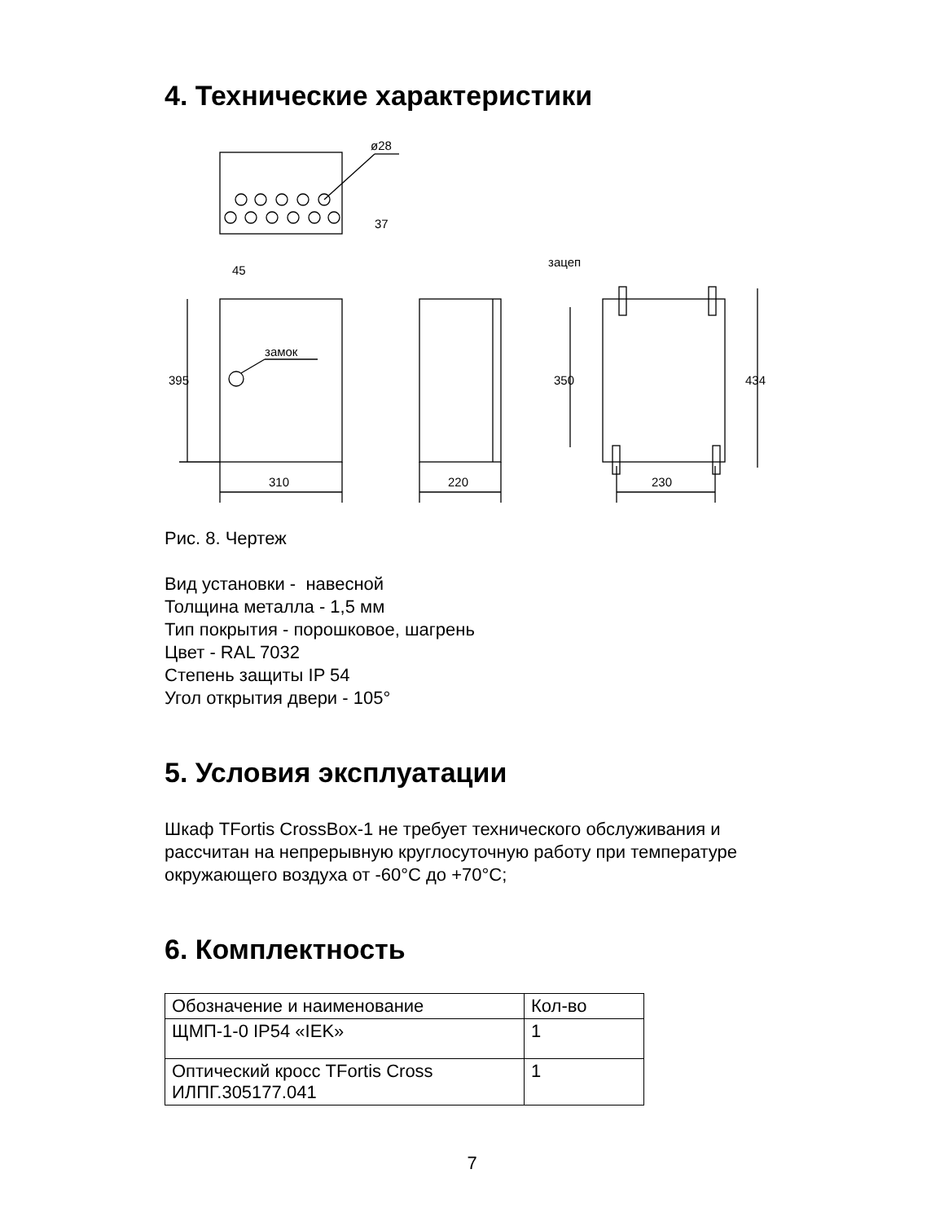4. Технические характеристики
ø28
37
45
замок
зацеп
310
220
230
395
350
434
Рис. 8. Чертеж
Вид установки - навесной
Толщина металла - 1,5 мм
Тип покрытия - порошковое, шагрень
Цвет - RAL 7032
Степень защиты IP 54
Угол открытия двери - 105°
5. Условия эксплуатации
Шкаф TFortis CrossBox-1 не требует технического обслуживания и
рассчитан на непрерывную круглосуточную работу при температуре
окружающего воздуха от -60°С до +70°С;
6. Комплектность
| Обозначение и наименование | Кол-во |
| ЩМП-1-0 IP54 «IEK» | 1 |
| Оптический кросс TFortis Cross ИЛПГ.305177.041 | 1 |
7